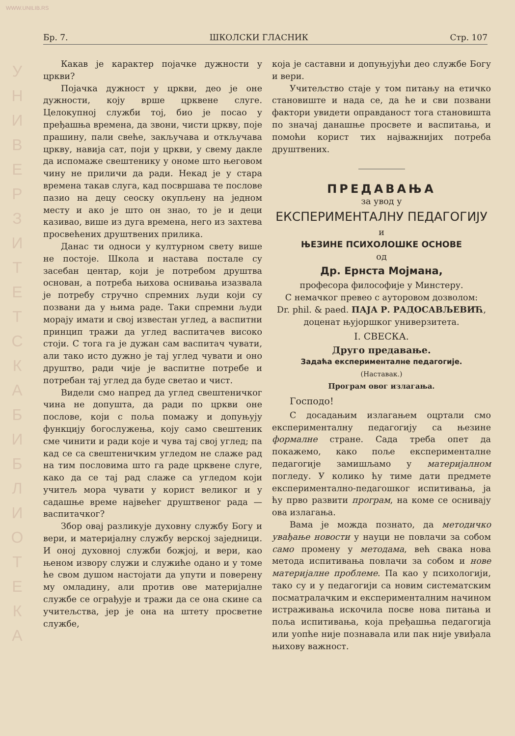WWW.UNILIB.RS
У Н И В Е Р З И Т Е Т С К А Б И Б Л И О Т Е К А
Бр. 7. ШКОЛСКИ ГЛАСНИК Стр. 107
Какав је карактер појачке дужности у цркви?
Појачка дужност у цркви, део је оне дужности, коју врше црквене слуге. Целокупној служби тој, био је посао у пређашња времена, да звони, чисти цркву, поје прашину, пали свеће, закључава и откључава цркву, навија сат, поји у цркви, у свему дакле да испомаже свештенику у ономе што његовом чину не приличи да ради. Некад је у стара времена такав слуга, кад посвршава те послове пазио на децу сеоску окупљену на једном месту и ако је што он знао, то је и деци казивао, више из дуга времена, него из захтева просвећених друштвених прилика.
Данас ти односи у културном свету више не постоје. Школа и настава постале су засебан центар, који је потребом друштва основан, а потреба њихова оснивања изазвала је потребу стручно спремних људи који су позвани да у њима раде. Таки спремни људи морају имати и свој известан углед, а васпитни принцип тражи да углед васпитачев високо стоји. С тога га је дужан сам васпитач чувати, али тако исто дужно је тај углед чувати и оно друштво, ради чије је васпитне потребе и потребан тај углед да буде светао и чист.
Видели смо напред да углед свештеничког чина не допушта, да ради по цркви оне послове, који с поља помажу и допуњују функцију богослужења, коју само свештеник сме чинити и ради које и чува тај свој углед; па кад се са свештеничким угледом не слаже рад на тим пословима што га раде црквене слуге, како да се тај рад слаже са угледом који учитељ мора чувати у корист великог и у садашње време највећег друштвеног рада — васпитачког?
Збор овај разликује духовну службу Богу и вери, и материјалну службу верској заједници. И оној духовној служби божјој, и вери, као њеном извору служи и служиће одано и у томе ће свом душом настојати да упути и поверену му омладину, али против ове материјалне службе се ограђује и тражи да се она скине са учитељства, јер је она на штету просветне службе,
која је саставни и допуњујући део службе Богу и вери.
Учитељство стаје у том питању на етичко становиште и нада се, да ће и сви позвани фактори увидети оправданост тога становишта по значај данашње просвете и васпитања, и помоћи корист тих најважнијих потреба друштвених.
ПРЕДАВАЊА
за увод у
ЕКСПЕРИМЕНТАЛНУ ПЕДАГОГИЈУ
и
ЊЕЗИНЕ ПСИХОЛОШКЕ ОСНОВЕ
од
Др. Ернста Мојмана,
професора философије у Минстеру.
С немачког превео с ауторовом дозволом:
Dr. phil. & paed. ПАЈА Р. РАДОСАВЉЕВИЋ,
доценат њујоршког универзитета.
I. СВЕСКА.
Друго предавање.
Задаћа експерименталне педагогије.
(Наставак.)
Програм овог излагања.
Господо!
С досадањим излагањем оцртали смо експерименталну педагогију са њезине формалне стране. Сада треба опет да покажемо, како поље експерименталне педагогије замишљамо у материјалном погледу. У колико ћу тиме дати предмете експериментално-педагошког испитивања, ја ћу прво развити програм, на коме се оснивају ова излагања.
Вама је можда познато, да методичко увађање новости у науци не повлачи за собом само промену у методама, већ свака нова метода испитивања повлачи за собом и нове материјалне проблеме. Па као у психологији, тако су и у педагогији са новим систематским посматралачким и експерименталним начином истраживања искочила посве нова питања и поља испитивања, која пређашња педагогија или уопће није познавала или пак није увиђала њихову важност.